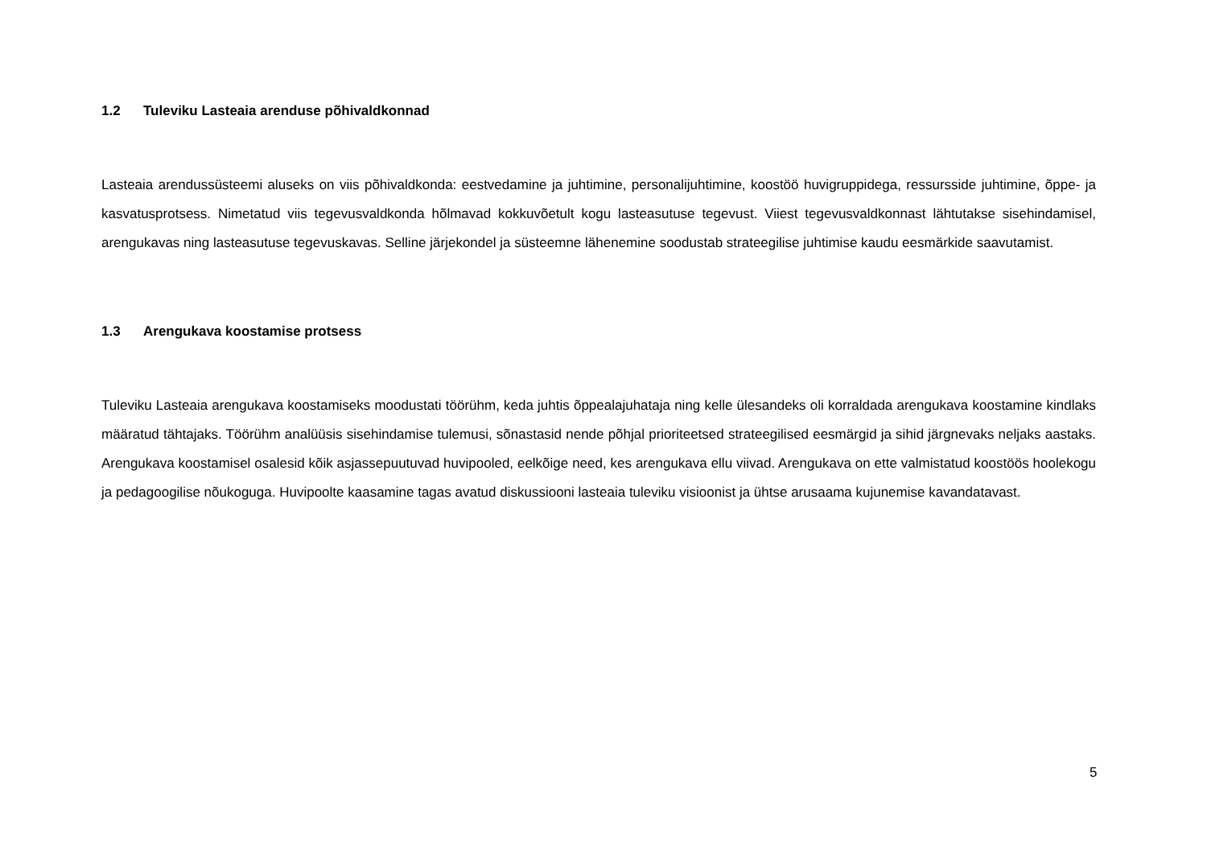1.2 Tuleviku Lasteaia arenduse põhivaldkonnad
Lasteaia arendussüsteemi aluseks on viis põhivaldkonda: eestvedamine ja juhtimine, personalijuhtimine, koostöö huvigruppidega, ressursside juhtimine, õppe- ja kasvatusprotsess. Nimetatud viis tegevusvaldkonda hõlmavad kokkuvõetult kogu lasteasutuse tegevust. Viiest tegevusvaldkonnast lähtutakse sisehindamisel, arengukavas ning lasteasutuse tegevuskavas. Selline järjekondel ja süsteemne lähenemine soodustab strateegilise juhtimise kaudu eesmärkide saavutamist.
1.3 Arengukava koostamise protsess
Tuleviku Lasteaia arengukava koostamiseks moodustati töörühm, keda juhtis õppealajuhataja ning kelle ülesandeks oli korraldada arengukava koostamine kindlaks määratud tähtajaks. Töörühm analüüsis sisehindamise tulemusi, sõnastasid nende põhjal prioriteetsed strateegilised eesmärgid ja sihid järgnevaks neljaks aastaks. Arengukava koostamisel osalesid kõik asjassepuutuvad huvipooled, eelkõige need, kes arengukava ellu viivad. Arengukava on ette valmistatud koostöös hoolekogu ja pedagoogilise nõukoguga. Huvipoolte kaasamine tagas avatud diskussiooni lasteaia tuleviku visioonist ja ühtse arusaama kujunemise kavandatavast.
5